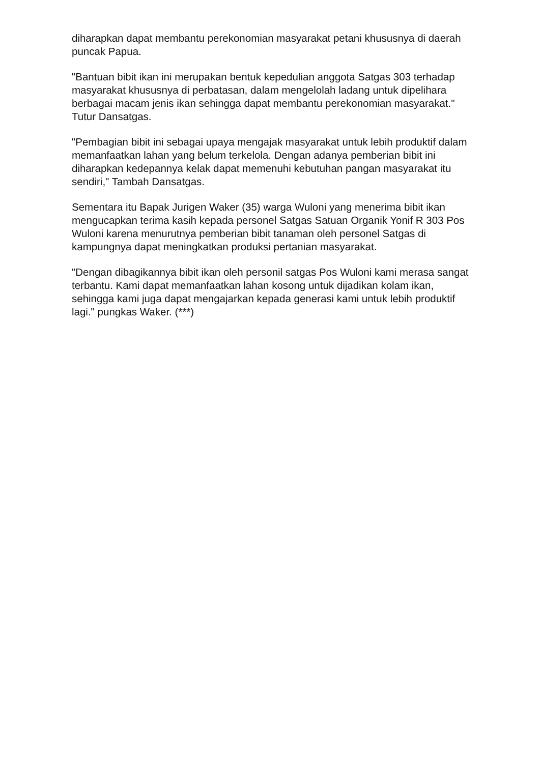diharapkan dapat membantu perekonomian masyarakat petani khususnya di daerah puncak Papua.
"Bantuan bibit ikan ini merupakan bentuk kepedulian anggota Satgas 303 terhadap masyarakat khususnya di perbatasan, dalam mengelolah ladang untuk dipelihara berbagai macam jenis ikan sehingga dapat membantu perekonomian masyarakat." Tutur Dansatgas.
"Pembagian bibit ini sebagai upaya mengajak masyarakat untuk lebih produktif dalam memanfaatkan lahan yang belum terkelola. Dengan adanya pemberian bibit ini diharapkan kedepannya kelak dapat memenuhi kebutuhan pangan masyarakat itu sendiri," Tambah Dansatgas.
Sementara itu Bapak Jurigen Waker (35) warga Wuloni yang menerima bibit ikan mengucapkan terima kasih kepada personel Satgas Satuan Organik Yonif R 303 Pos Wuloni karena menurutnya pemberian bibit tanaman oleh personel Satgas di kampungnya dapat meningkatkan produksi pertanian masyarakat.
"Dengan dibagikannya bibit ikan oleh personil satgas Pos Wuloni kami merasa sangat terbantu. Kami dapat memanfaatkan lahan kosong untuk dijadikan kolam ikan, sehingga kami juga dapat mengajarkan kepada generasi kami untuk lebih produktif lagi." pungkas Waker. (***)